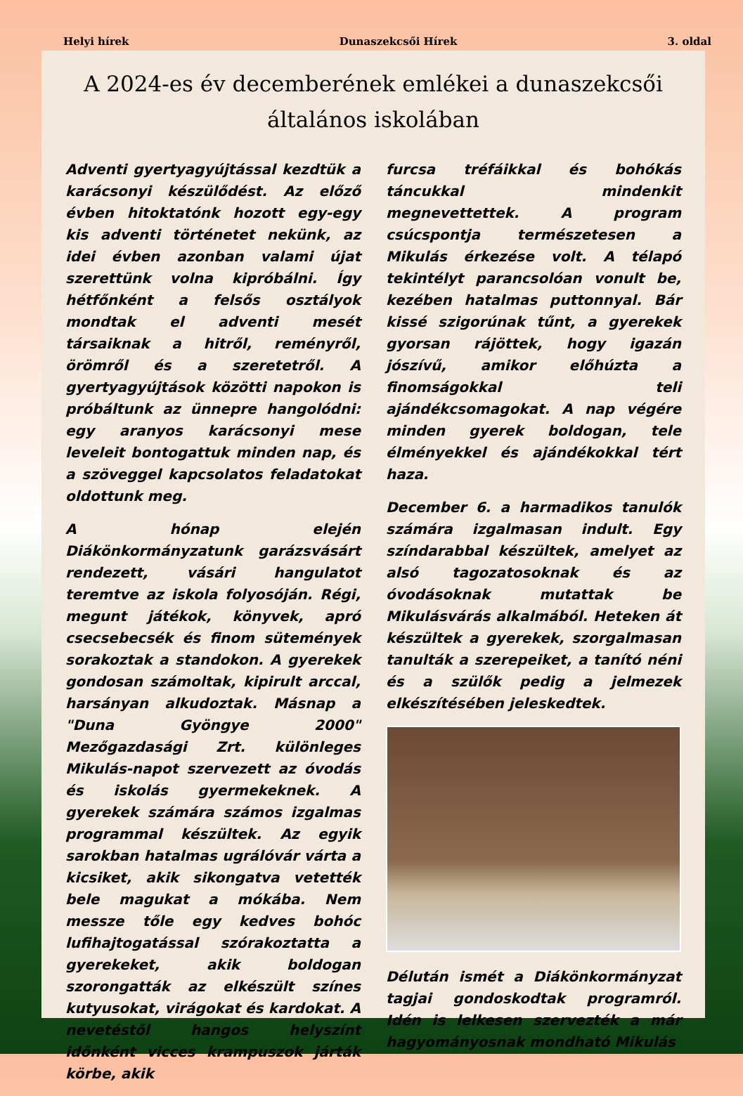Helyi hírek Dunaszekcsői Hírek 3. oldal
A 2024-es év decemberének emlékei a dunaszekcsői általános iskolában
Adventi gyertyagyújtással kezdtük a karácsonyi készülődést. Az előző évben hitoktatónk hozott egy-egy kis adventi történetet nekünk, az idei évben azonban valami újat szerettünk volna kipróbálni. Így hétfőnként a felsős osztályok mondtak el adventi mesét társaiknak a hitről, reményről, örömről és a szeretetről. A gyertyagyújtások közötti napokon is próbáltunk az ünnepre hangolódni: egy aranyos karácsonyi mese leveleit bontogattuk minden nap, és a szöveggel kapcsolatos feladatokat oldottunk meg.
A hónap elején Diákönkormányzatunk garázsvásárt rendezett, vásári hangulatot teremtve az iskola folyosóján. Régi, megunt játékok, könyvek, apró csecsebecsék és finom sütemények sorakoztak a standokon. A gyerekek gondosan számoltak, kipirult arccal, harsányan alkudoztak. Másnap a "Duna Gyöngye 2000" Mezőgazdasági Zrt. különleges Mikulás-napot szervezett az óvodás és iskolás gyermekeknek. A gyerekek számára számos izgalmas programmal készültek. Az egyik sarokban hatalmas ugrálóvár várta a kicsiket, akik sikongatva vetették bele magukat a mókába. Nem messze tőle egy kedves bohóc lufihajtogatással szórakoztatta a gyerekeket, akik boldogan szorongatták az elkészült színes kutyusokat, virágokat és kardokat. A nevetéstől hangos helyszínt időnként vicces krampuszok járták körbe, akik
furcsa tréfáikkal és bohókás táncukkal mindenkit megnevettettek. A program csúcspontja természetesen a Mikulás érkezése volt. A télapó tekintélyt parancsolóan vonult be, kezében hatalmas puttonnyal. Bár kissé szigorúnak tűnt, a gyerekek gyorsan rájöttek, hogy igazán jószívű, amikor előhúzta a finomságokkal teli ajándékcsomagokat. A nap végére minden gyerek boldogan, tele élményekkel és ajándékokkal tért haza.
December 6. a harmadikos tanulók számára izgalmasan indult. Egy színdarabbal készültek, amelyet az alsó tagozatosoknak és az óvodásoknak mutattak be Mikulásvárás alkalmából. Heteken át készültek a gyerekek, szorgalmasan tanulták a szerepeiket, a tanító néni és a szülők pedig a jelmezek elkészítésében jeleskedtek.
Délután ismét a Diákönkormányzat tagjai gondoskodtak programról. Idén is lelkesen szervezték a már hagyományosnak mondható Mikulás